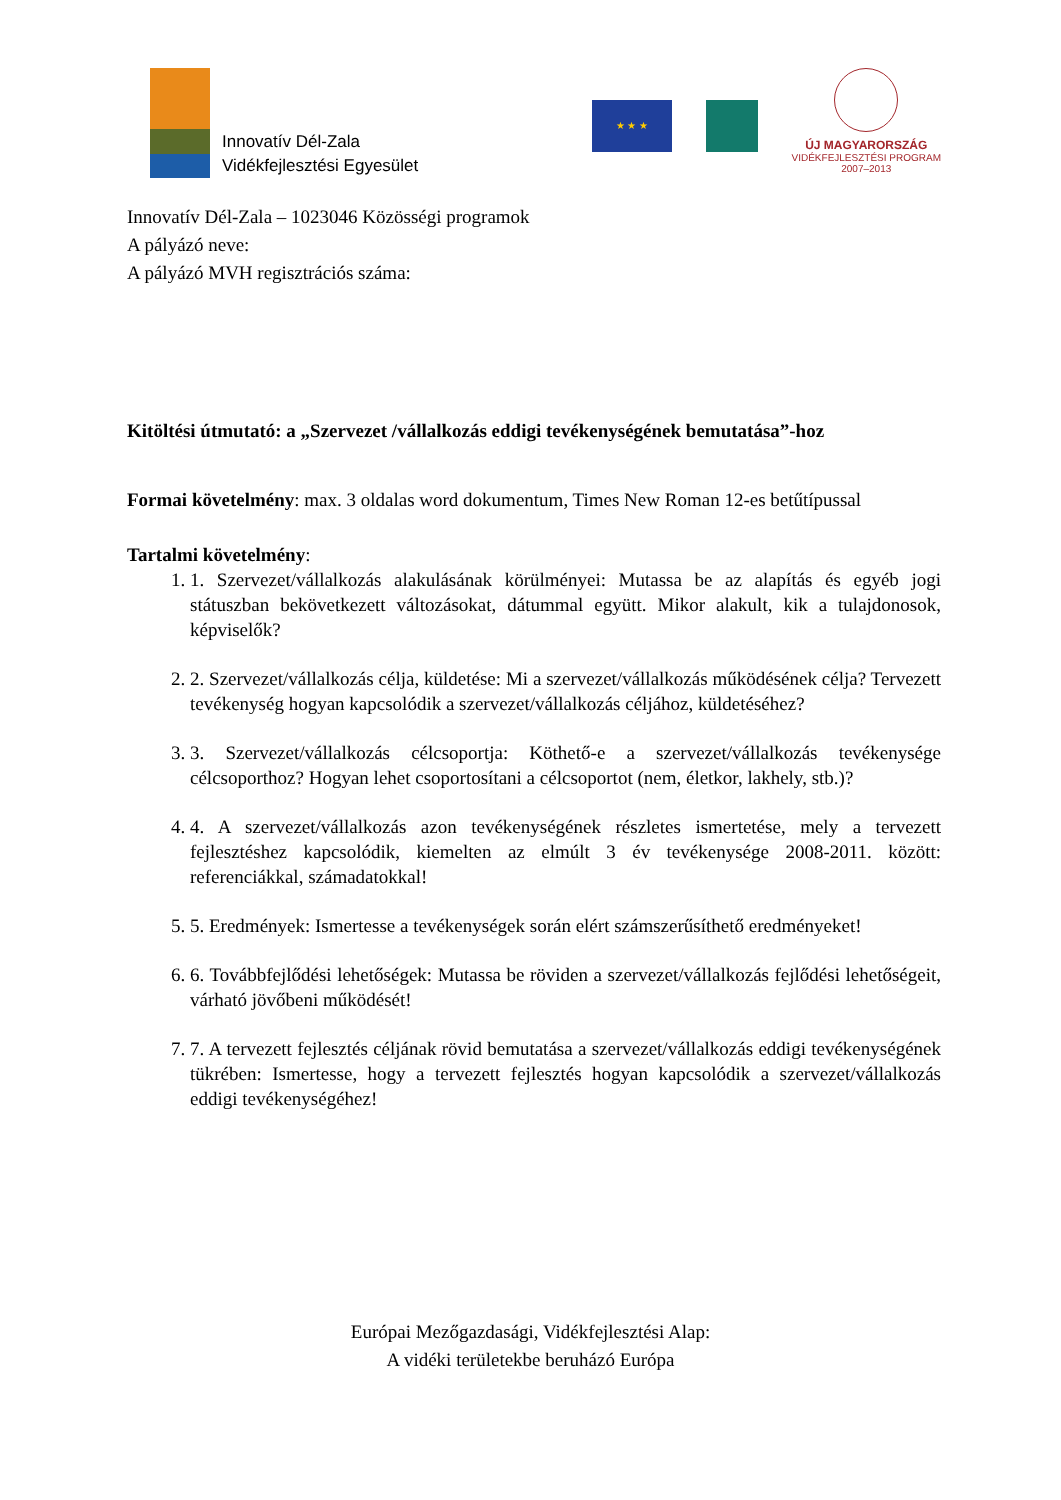Innovatív Dél-Zala
Vidékfejlesztési Egyesület
★ ★ ★
ÚJ MAGYARORSZÁG
VIDÉKFEJLESZTÉSI PROGRAM
2007–2013
Innovatív Dél-Zala – 1023046 Közösségi programok
A pályázó neve:
A pályázó MVH regisztrációs száma:
Kitöltési útmutató: a „Szervezet /vállalkozás eddigi tevékenységének bemutatása”-hoz
Formai követelmény: max. 3 oldalas word dokumentum, Times New Roman 12-es betűtípussal
Tartalmi követelmény:
1. 1. Szervezet/vállalkozás alakulásának körülményei: Mutassa be az alapítás és egyéb jogi státuszban bekövetkezett változásokat, dátummal együtt. Mikor alakult, kik a tulajdonosok, képviselők?
2. 2. Szervezet/vállalkozás célja, küldetése: Mi a szervezet/vállalkozás működésének célja? Tervezett tevékenység hogyan kapcsolódik a szervezet/vállalkozás céljához, küldetéséhez?
3. 3. Szervezet/vállalkozás célcsoportja: Köthető-e a szervezet/vállalkozás tevékenysége célcsoporthoz? Hogyan lehet csoportosítani a célcsoportot (nem, életkor, lakhely, stb.)?
4. 4. A szervezet/vállalkozás azon tevékenységének részletes ismertetése, mely a tervezett fejlesztéshez kapcsolódik, kiemelten az elmúlt 3 év tevékenysége 2008-2011. között: referenciákkal, számadatokkal!
5. 5. Eredmények: Ismertesse a tevékenységek során elért számszerűsíthető eredményeket!
6. 6. Továbbfejlődési lehetőségek: Mutassa be röviden a szervezet/vállalkozás fejlődési lehetőségeit, várható jövőbeni működését!
7. 7. A tervezett fejlesztés céljának rövid bemutatása a szervezet/vállalkozás eddigi tevékenységének tükrében: Ismertesse, hogy a tervezett fejlesztés hogyan kapcsolódik a szervezet/vállalkozás eddigi tevékenységéhez!
Európai Mezőgazdasági, Vidékfejlesztési Alap:
A vidéki területekbe beruházó Európa